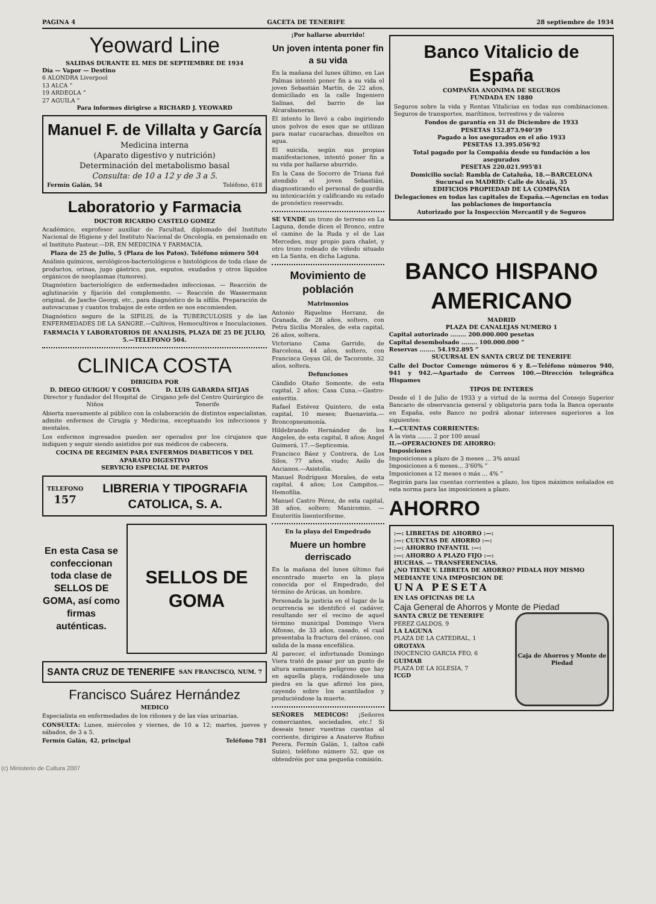PAGINA 4 GACETA DE TENERIFE 28 septiembre de 1934
Yeoward Line
SALIDAS DURANTE EL MES DE SEPTIEMBRE DE 1934
Día — Vapor — Destino
6 ALONDRA Liverpool
13 ALCA ”
19 ARDEOLA ”
27 AGUILA ”
Para informes dirigirse a RICHARD J. YEOWARD
Manuel F. de Villalta y García
Medicina interna
(Aparato digestivo y nutrición)
Determinación del metabolismo basal
Consulta: de 10 a 12 y de 3 a 5.
Fermín Galán, 54 Teléfono, 618
Laboratorio y Farmacia
DOCTOR RICARDO CASTELO GOMEZ
Académico, exprofesor auxiliar de Facultad, diplomado del Instituto Nacional de Higiene y del Instituto Nacional de Oncología, ex pensionado en el Instituto Pasteur.—DR. EN MEDICINA Y FARMACIA.
Plaza de 25 de Julio, 5 (Plaza de los Patos). Teléfono número 504
Análisis químicos, serológicos-bacteriológicos e histológicos de toda clase de productos, orinas, jugo gástrico, pus, esputos, exudados y otros líquidos orgánicos de neoplasmas (tumores).
Diagnóstico bacteriológico de enfermedades infecciosas. — Reacción de aglutinación y fijación del complemento. — Reacción de Wassermann original, de Jasche Georgi, etc., para diagnóstico de la sífilis. Preparación de autovacunas y cuantos trabajos de este orden se nos encomienden.
Diagnóstico seguro de la SIFILIS, de la TUBERCULOSIS y de las ENFERMEDADES DE LA SANGRE.—Cultivos, Hemocultivos e Inoculaciones.
FARMACIA Y LABORATORIOS DE ANALISIS, PLAZA DE 25 DE JULIO, 5.—TELEFONO 504.
CLINICA COSTA
DIRIGIDA POR
D. DIEGO GUIGOU Y COSTA
Director y fundador del Hospital de Niños
D. LUIS GABARDA SITJAS
Cirujano jefe del Centro Quirúrgico de Tenerife
Abierta nuevamente al público con la colaboración de distintos especialistas, admite enfermos de Cirugía y Medicina, exceptuando los infecciosos y mentales.
Los enfermos ingresados pueden ser operados por los cirujanos que indiquen y seguir siendo asistidos por sus médicos de cabecera.
COCINA DE REGIMEN PARA ENFERMOS DIABETICOS Y DEL APARATO DIGESTIVO
SERVICIO ESPECIAL DE PARTOS
TELEFONO
157
LIBRERIA Y TIPOGRAFIA CATOLICA, S. A.
En esta Casa se confeccionan toda clase de SELLOS DE GOMA, así como firmas auténticas.
SELLOS DE GOMA
SANTA CRUZ DE TENERIFE SAN FRANCISCO, NUM. 7
Francisco Suárez Hernández
MEDICO
Especialista en enfermedades de los riñones y de las vías urinarias.
CONSULTA: Lunes, miércoles y viernes, de 10 a 12; martes, jueves y sábados, de 3 a 5.
Fermín Galán, 42, principal Teléfono 781
¡Por hallarse aburrido!
Un joven intenta poner fin a su vida
En la mañana del lunes último, en Las Palmas intentó poner fin a su vida el joven Sebastián Martín, de 22 años, domiciliado en la calle Ingeniero Salinas, del barrio de las Alcarabaneras.
El intento lo llevó a cabo ingiriendo unos polvos de esos que se utilizan para matar cucarachas, disueltos en agua.
El suicida, según sus propias manifestaciones, intentó poner fin a su vida por hallarse aburrido.
En la Casa de Socorro de Triana fué atendido el joven Sebastián, diagnosticando el personal de guardia su intoxicación y calificando su estado de pronóstico reservado.
SE VENDE un trozo de terreno en La Laguna, donde dicen el Bronco, entre el camino de la Ruda y el de Las Mercedes, muy propio para chalet, y otro trozo rodeado de viñedo situado en La Santa, en dicha Laguna.
Movimiento de población
Matrimonios
Antonio Riquelme Herranz, de Granada, de 28 años, soltero, con Petra Sicilia Morales, de esta capital, 26 años, soltera.
Victoriano Cama Garrido, de Barcelona, 44 años, soltero, con Francisca Goyas Gil, de Tacoronte, 32 años, soltera.
Defunciones
Cándido Otaño Somonte, de esta capital, 2 años; Casa Cuna.—Gastro-enteritis.
Rafael Estévez Quintero, de esta capital, 10 meses; Buenavista.—Broncopneumonía.
Hildebrando Hernández de los Angeles, de esta capital, 8 años; Angel Guimerá, 17.—Septicemia.
Francisco Báez y Contrera, de Los Silos, 77 años, viudo; Asilo de Ancianos.—Asistolia.
Manuel Rodríguez Morales, de esta capital, 4 años; Los Campitos.—Hemofilia.
Manuel Castro Pérez, de esta capital, 38 años, soltero; Manicomio. —Enuteritis lisenteriforme.
En la playa del Empedrado
Muere un hombre derriscado
En la mañana del lunes último fué encontrado muerto en la playa conocida por el Empedrado, del término de Arúcas, un hombre.
Personada la justicia en el lugar de la ocurrencia se identificó el cadáver, resultando ser el vecino de aquel término municipal Domingo Viera Alfonso, de 33 años, casado, el cual presentaba la fractura del cráneo, con salida de la masa encefálica.
Al parecer, el infortunado Domingo Viera trató de pasar por un punto de altura sumamente peligroso que hay en aquella playa, rodándosele una piedra en la que afirmó los pies, cayendo sobre los acantilados y produciéndose la muerte.
SEÑORES MEDICOS! ¡Señores comerciantes, sociedades, etc.! Si deseais tener vuestras cuentas al corriente, dirigirse a Anaterve Rufino Perera, Fermín Galán, 1, (altos café Suizo), teléfono número 52, que os obtendréis por una pequeña comisión.
Banco Vitalicio de España
COMPAÑIA ANONIMA DE SEGUROS
FUNDADA EN 1880
Seguros sobre la vida y Rentas Vitalicias en todas sus combinaciones. Seguros de transportes, marítimos, terrestres y de valores
Fondos de garantía en 31 de Diciembre de 1933
PESETAS 152.873.940'39
Pagado a los asegurados en el año 1933
PESETAS 13.395.056'92
Total pagado por la Compañía desde su fundación a los asegurados
PESETAS 220.021.995'81
Domicilio social: Rambla de Cataluña, 18.—BARCELONA
Sucursal en MADRID: Calle de Alcalá, 35
EDIFICIOS PROPIEDAD DE LA COMPAÑIA
Delegaciones en todas las capitales de España.—Agencias en todas las poblaciones de importancia
Autorizado por la Inspección Mercantil y de Seguros
BANCO HISPANO AMERICANO
MADRID
PLAZA DE CANALEJAS NUMERO 1
Capital autorizado ........ 200.000.000 pesetas
Capital desembolsado ........ 100.000.000 ”
Reservas ........ 54.192.895 ”
SUCURSAL EN SANTA CRUZ DE TENERIFE
Calle del Doctor Comenge números 6 y 8.—Teléfono números 940, 941 y 942.—Apartado de Correos 100.—Dirección telegráfica Hispames
TIPOS DE INTERES
Desde el 1 de Julio de 1933 y a virtud de la norma del Consejo Superior Bancario de observancia general y obligatoria para toda la Banca operante en España, este Banco no podrá abonar intereses superiores a los siguientes:
I.—CUENTAS CORRIENTES:
A la vista ........ 2 por 100 anual
II.—OPERACIONES DE AHORRO:
Imposiciones
Imposiciones a plazo de 3 meses ... 3% anual
Imposiciones a 6 meses... 3'60% ”
Imposiciones a 12 meses o más ... 4% ”
Regirán para las cuentas corrientes a plazo, los tipos máximos señalados en esta norma para las imposiciones a plazo.
AHORRO
:—: LIBRETAS DE AHORRO :—:
:—: CUENTAS DE AHORRO :—:
:—: AHORRO INFANTIL :—:
:—: AHORRO A PLAZO FIJO :—:
HUCHAS. — TRANSFERENCIAS.
¿NO TIENE V. LIBRETA DE AHORRO? PIDALA HOY MISMO MEDIANTE UNA IMPOSICION DE
UNA PESETA
EN LAS OFICINAS DE LA
Caja General de Ahorros y Monte de Piedad
SANTA CRUZ DE TENERIFE
PEREZ GALDOS, 9
LA LAGUNA
PLAZA DE LA CATEDRAL, 1
OROTAVA
INOCENCIO GARCIA FEO, 6
GUIMAR
PLAZA DE LA IGLESIA, 7
ICGD
Caja de Ahorros y Monte de Piedad
(c) Ministerio de Cultura 2007